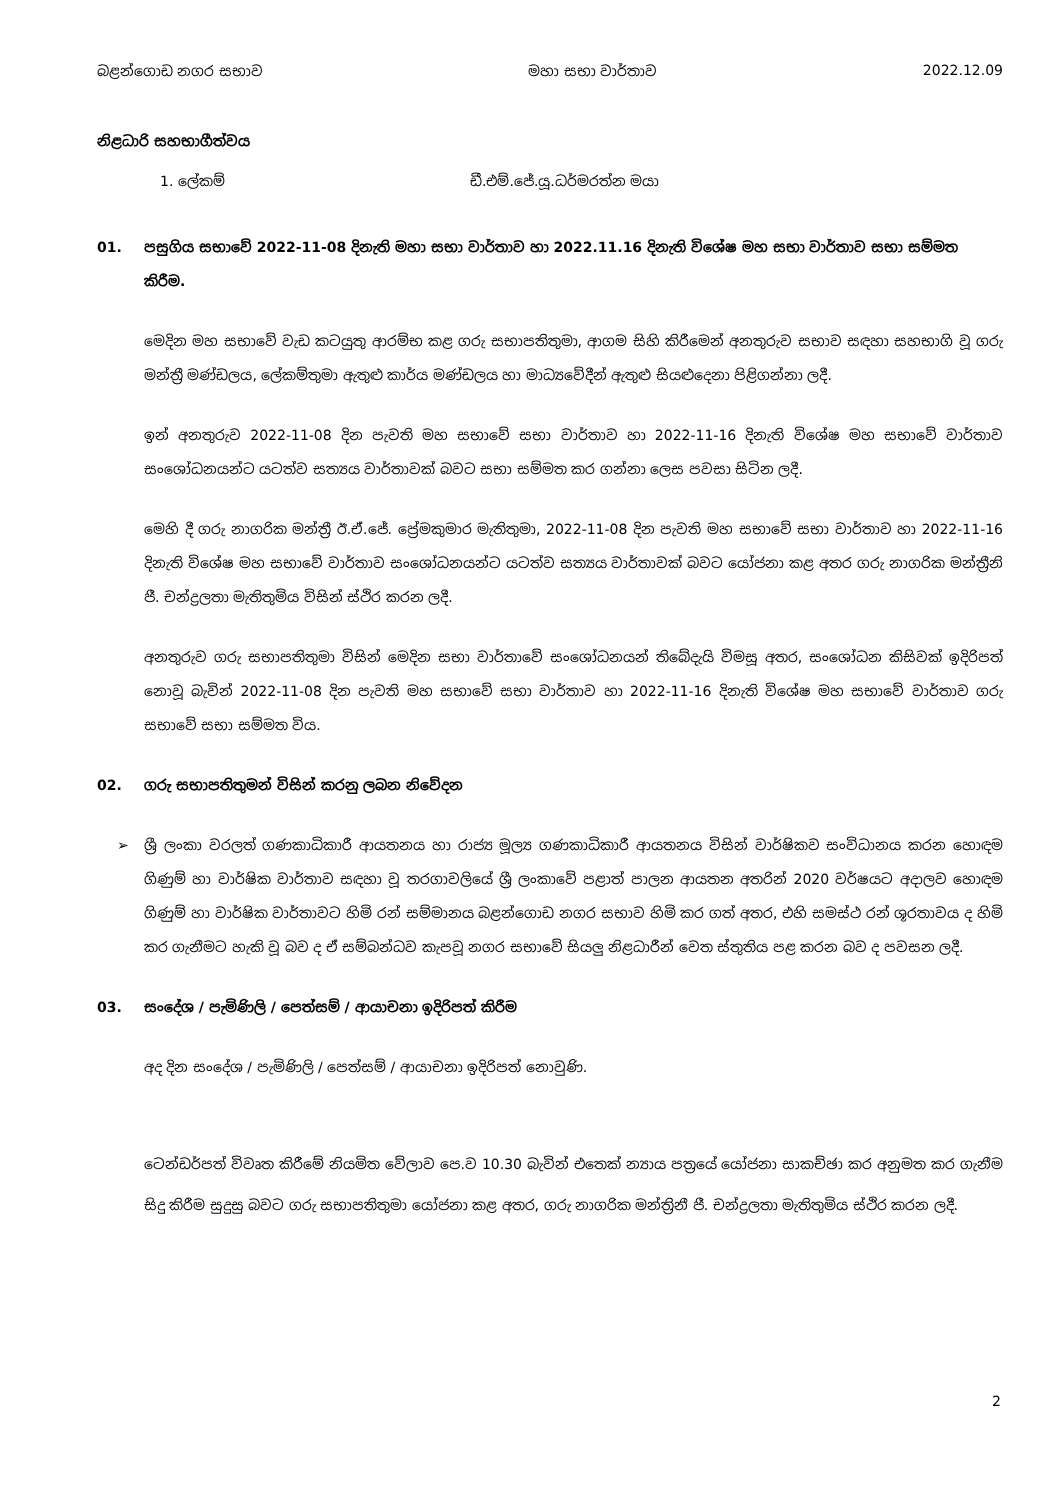බළන්ගොඩ නගර සභාව මහා සභා වාර්තාව 2022.12.09
නිළධාරි සහභාගීත්වය
1. ලේකම් ඩී.එම්.ජේ.යූ.ධර්මරත්න මයා
01. පසුගිය සභාවේ 2022-11-08 දිනැති මහා සභා වාර්තාව හා 2022.11.16 දිනැති විශේෂ මහ සභා වාර්තාව සභා සම්මත කිරීම.
මෙදින මහ සභාවේ වැඩ කටයුතු ආරම්භ කළ ගරු සභාපතිතුමා, ආගම සිහි කිරීමෙන් අනතුරුව සභාව සඳහා සහභාගි වූ ගරු මන්ත්‍රී මණ්ඩලය, ලේකම්තුමා ඇතුළු කාර්ය මණ්ඩලය හා මාධ්‍යවේදීන් ඇතුළු සියළුදෙනා පිළිගන්නා ලදී.
ඉන් අනතුරුව 2022-11-08 දින පැවති මහ සභාවේ සභා වාර්තාව හා 2022-11-16 දිනැති විශේෂ මහ සභාවේ වාර්තාව සංශෝධනයන්ට යටත්ව සත්‍යය වාර්තාවක් බවට සභා සම්මත කර ගන්නා ලෙස පවසා සිටින ලදී.
මෙහි දී ගරු නාගරික මන්ත්‍රී ඊ.ඒ.ජේ. ප්‍රේමකුමාර මැතිතුමා, 2022-11-08 දින පැවති මහ සභාවේ සභා වාර්තාව හා 2022-11-16 දිනැති විශේෂ මහ සභාවේ වාර්තාව සංශෝධනයන්ට යටත්ව සත්‍යය වාර්තාවක් බවට යෝජනා කළ අතර ගරු නාගරික මන්ත්‍රීනි ජී. චන්ද්‍රලතා මැතිතුමිය විසින් ස්ථිර කරන ලදී.
අනතුරුව ගරු සභාපතිතුමා විසින් මෙදින සභා වාර්තාවේ සංශෝධනයන් තිබේදැයි විමසූ අතර, සංශෝධන කිසිවක් ඉදිරිපත් නොවූ බැවින් 2022-11-08 දින පැවති මහ සභාවේ සභා වාර්තාව හා 2022-11-16 දිනැති විශේෂ මහ සභාවේ වාර්තාව ගරු සභාවේ සභා සම්මත විය.
02. ගරු සභාපතිතුමන් විසින් කරනු ලබන නිවේදන
➢ ශ්‍රී ලංකා වරලත් ගණකාධිකාරී ආයතනය හා රාජ්‍ය මූල්‍ය ගණකාධිකාරී ආයතනය විසින් වාර්ෂිකව සංවිධානය කරන හොඳම ගිණුම් හා වාර්ෂික වාර්තාව සඳහා වූ තරගාවලියේ ශ්‍රී ලංකාවේ පළාත් පාලන ආයතන අතරින් 2020 වර්ෂයට අදාලව හොඳම ගිණුම් හා වාර්ෂික වාර්තාවට හිමි රන් සම්මානය බළන්ගොඩ නගර සභාව හිමි කර ගත් අතර, එහි සමස්ථ රන් ශූරතාවය ද හිමි කර ගැනීමට හැකි වූ බව ද ඒ සම්බන්ධව කැපවූ නගර සභාවේ සියලු නිළධාරීන් වෙත ස්තුතිය පළ කරන බව ද පවසන ලදී.
03. සංදේශ / පැමිණිලි / පෙත්සම් / ආයාචනා ඉදිරිපත් කිරීම
අද දින සංදේශ / පැමිණිලි / පෙත්සම් / ආයාචනා ඉදිරිපත් නොවුණි.
ටෙන්ඩර්පත් විවෘත කිරීමේ නියමිත වේලාව පෙ.ව 10.30 බැවින් එතෙක් න්‍යාය පත්‍රයේ යෝජනා සාකච්ඡා කර අනුමත කර ගැනීම සිදු කිරීම සුදුසු බවට ගරු සභාපතිතුමා යෝජනා කළ අතර, ගරු නාගරික මන්ත්‍රිනී ජී. චන්ද්‍රලතා මැතිතුමිය ස්ථිර කරන ලදී.
2